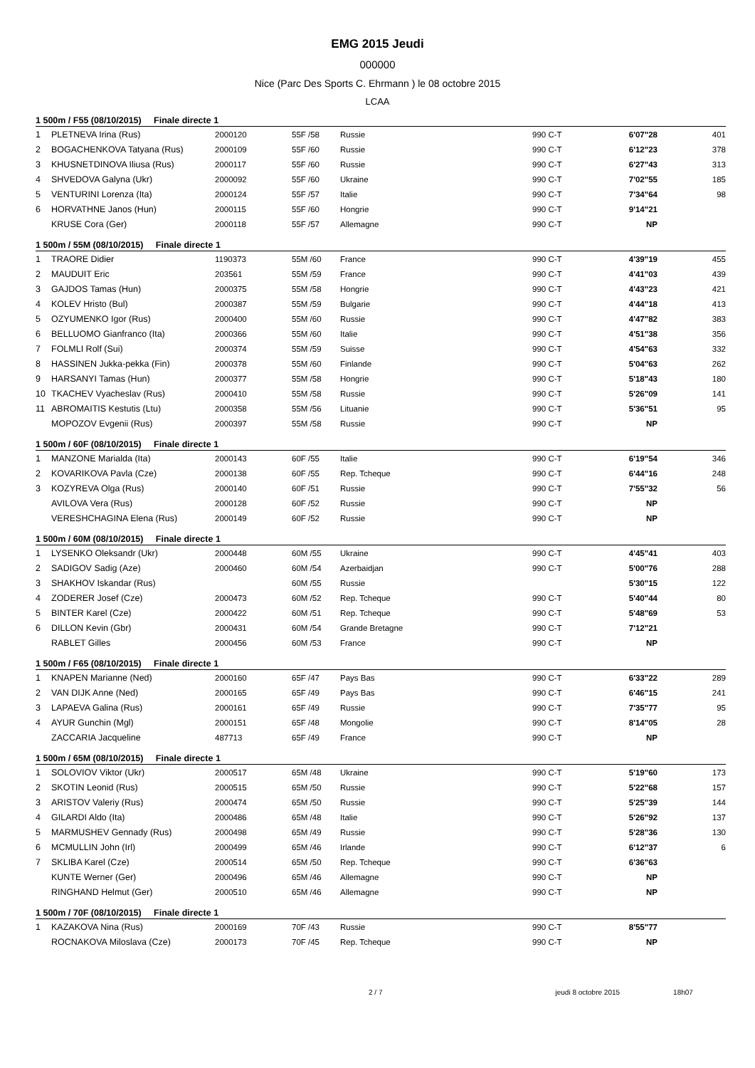EMG 2015 Jeudi
000000
Nice (Parc Des Sports C. Ehrmann ) le 08 octobre 2015
LCAA
| 1 500m / F55 (08/10/2015) Finale directe 1 | | | | | | | |
| --- | --- | --- | --- | --- | --- | --- | --- |
| 1 | PLETNEVA Irina (Rus) | 2000120 | 55F /58 | Russie | 990 C-T | 6'07"28 | 401 |
| 2 | BOGACHENKOVA Tatyana (Rus) | 2000109 | 55F /60 | Russie | 990 C-T | 6'12"23 | 378 |
| 3 | KHUSNETDINOVA Iliusa (Rus) | 2000117 | 55F /60 | Russie | 990 C-T | 6'27"43 | 313 |
| 4 | SHVEDOVA Galyna (Ukr) | 2000092 | 55F /60 | Ukraine | 990 C-T | 7'02"55 | 185 |
| 5 | VENTURINI Lorenza (Ita) | 2000124 | 55F /57 | Italie | 990 C-T | 7'34"64 | 98 |
| 6 | HORVATHNE Janos (Hun) | 2000115 | 55F /60 | Hongrie | 990 C-T | 9'14"21 | |
| | KRUSE Cora (Ger) | 2000118 | 55F /57 | Allemagne | 990 C-T | NP | |
| 1 500m / 55M (08/10/2015) Finale directe 1 | | | | | | | |
| 1 | TRAORE Didier | 1190373 | 55M /60 | France | 990 C-T | 4'39"19 | 455 |
| 2 | MAUDUIT Eric | 203561 | 55M /59 | France | 990 C-T | 4'41"03 | 439 |
| 3 | GAJDOS Tamas (Hun) | 2000375 | 55M /58 | Hongrie | 990 C-T | 4'43"23 | 421 |
| 4 | KOLEV Hristo (Bul) | 2000387 | 55M /59 | Bulgarie | 990 C-T | 4'44"18 | 413 |
| 5 | OZYUMENKO Igor (Rus) | 2000400 | 55M /60 | Russie | 990 C-T | 4'47"82 | 383 |
| 6 | BELLUOMO Gianfranco (Ita) | 2000366 | 55M /60 | Italie | 990 C-T | 4'51"38 | 356 |
| 7 | FOLMLI Rolf (Sui) | 2000374 | 55M /59 | Suisse | 990 C-T | 4'54"63 | 332 |
| 8 | HASSINEN Jukka-pekka (Fin) | 2000378 | 55M /60 | Finlande | 990 C-T | 5'04"63 | 262 |
| 9 | HARSANYI Tamas (Hun) | 2000377 | 55M /58 | Hongrie | 990 C-T | 5'18"43 | 180 |
| 10 | TKACHEV Vyacheslav (Rus) | 2000410 | 55M /58 | Russie | 990 C-T | 5'26"09 | 141 |
| 11 | ABROMAITIS Kestutis (Ltu) | 2000358 | 55M /56 | Lituanie | 990 C-T | 5'36"51 | 95 |
| | MOPOZOV Evgenii (Rus) | 2000397 | 55M /58 | Russie | 990 C-T | NP | |
| 1 500m / 60F (08/10/2015) Finale directe 1 | | | | | | | |
| 1 | MANZONE Marialda (Ita) | 2000143 | 60F /55 | Italie | 990 C-T | 6'19"54 | 346 |
| 2 | KOVARIKOVA Pavla (Cze) | 2000138 | 60F /55 | Rep. Tcheque | 990 C-T | 6'44"16 | 248 |
| 3 | KOZYREVA Olga (Rus) | 2000140 | 60F /51 | Russie | 990 C-T | 7'55"32 | 56 |
| | AVILOVA Vera (Rus) | 2000128 | 60F /52 | Russie | 990 C-T | NP | |
| | VERESHCHAGINA Elena (Rus) | 2000149 | 60F /52 | Russie | 990 C-T | NP | |
| 1 500m / 60M (08/10/2015) Finale directe 1 | | | | | | | |
| 1 | LYSENKO Oleksandr (Ukr) | 2000448 | 60M /55 | Ukraine | 990 C-T | 4'45"41 | 403 |
| 2 | SADIGOV Sadig (Aze) | 2000460 | 60M /54 | Azerbaidjan | 990 C-T | 5'00"76 | 288 |
| 3 | SHAKHOV Iskandar (Rus) | | 60M /55 | Russie | | 5'30"15 | 122 |
| 4 | ZODERER Josef (Cze) | 2000473 | 60M /52 | Rep. Tcheque | 990 C-T | 5'40"44 | 80 |
| 5 | BINTER Karel (Cze) | 2000422 | 60M /51 | Rep. Tcheque | 990 C-T | 5'48"69 | 53 |
| 6 | DILLON Kevin (Gbr) | 2000431 | 60M /54 | Grande Bretagne | 990 C-T | 7'12"21 | |
| | RABLET Gilles | 2000456 | 60M /53 | France | 990 C-T | NP | |
| 1 500m / F65 (08/10/2015) Finale directe 1 | | | | | | | |
| 1 | KNAPEN Marianne (Ned) | 2000160 | 65F /47 | Pays Bas | 990 C-T | 6'33"22 | 289 |
| 2 | VAN DIJK Anne (Ned) | 2000165 | 65F /49 | Pays Bas | 990 C-T | 6'46"15 | 241 |
| 3 | LAPAEVA Galina (Rus) | 2000161 | 65F /49 | Russie | 990 C-T | 7'35"77 | 95 |
| 4 | AYUR Gunchin (Mgl) | 2000151 | 65F /48 | Mongolie | 990 C-T | 8'14"05 | 28 |
| | ZACCARIA Jacqueline | 487713 | 65F /49 | France | 990 C-T | NP | |
| 1 500m / 65M (08/10/2015) Finale directe 1 | | | | | | | |
| 1 | SOLOVIOV Viktor (Ukr) | 2000517 | 65M /48 | Ukraine | 990 C-T | 5'19"60 | 173 |
| 2 | SKOTIN Leonid (Rus) | 2000515 | 65M /50 | Russie | 990 C-T | 5'22"68 | 157 |
| 3 | ARISTOV Valeriy (Rus) | 2000474 | 65M /50 | Russie | 990 C-T | 5'25"39 | 144 |
| 4 | GILARDI Aldo (Ita) | 2000486 | 65M /48 | Italie | 990 C-T | 5'26"92 | 137 |
| 5 | MARMUSHEV Gennady (Rus) | 2000498 | 65M /49 | Russie | 990 C-T | 5'28"36 | 130 |
| 6 | MCMULLIN John (Irl) | 2000499 | 65M /46 | Irlande | 990 C-T | 6'12"37 | 6 |
| 7 | SKLIBA Karel (Cze) | 2000514 | 65M /50 | Rep. Tcheque | 990 C-T | 6'36"63 | |
| | KUNTE Werner (Ger) | 2000496 | 65M /46 | Allemagne | 990 C-T | NP | |
| | RINGHAND Helmut (Ger) | 2000510 | 65M /46 | Allemagne | 990 C-T | NP | |
| 1 500m / 70F (08/10/2015) Finale directe 1 | | | | | | | |
| 1 | KAZAKOVA Nina (Rus) | 2000169 | 70F /43 | Russie | 990 C-T | 8'55"77 | |
| | ROCNAKOVA Miloslava (Cze) | 2000173 | 70F /45 | Rep. Tcheque | 990 C-T | NP | |
2 / 7 jeudi 8 octobre 2015 18h07